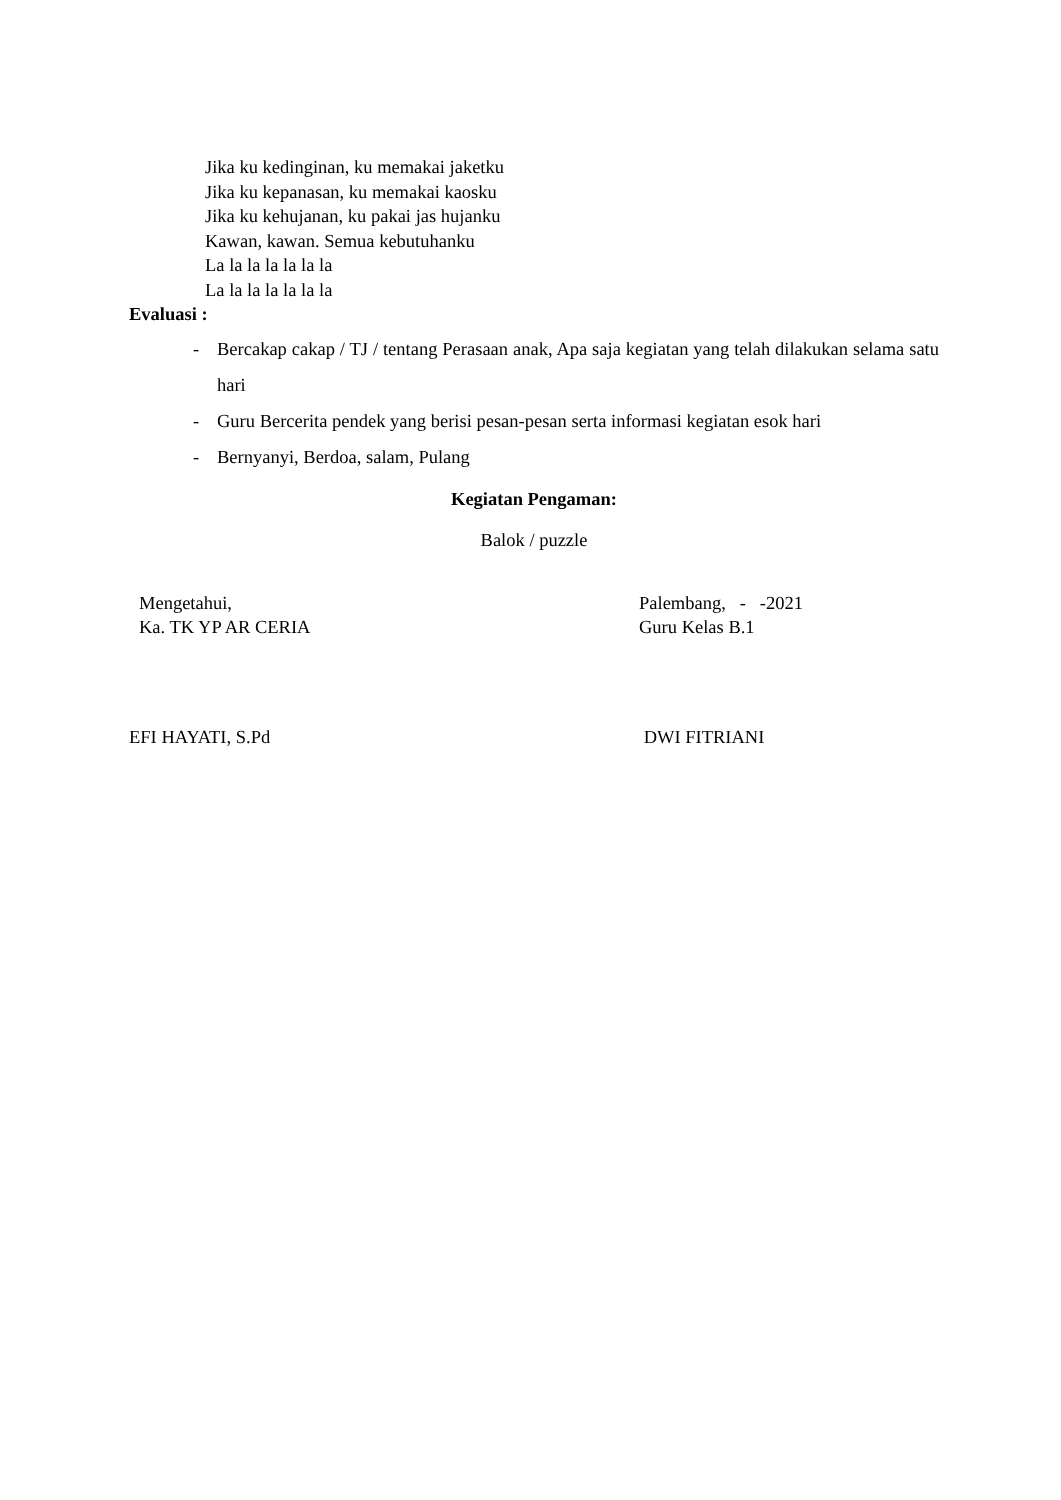Jika ku kedinginan, ku memakai jaketku
Jika ku kepanasan, ku memakai kaosku
Jika ku kehujanan, ku pakai jas hujanku
Kawan, kawan. Semua kebutuhanku
La la la la la la la
La la la la la la la
Evaluasi :
- Bercakap cakap / TJ / tentang Perasaan anak, Apa saja kegiatan yang telah dilakukan selama satu hari
- Guru Bercerita pendek yang berisi pesan-pesan serta informasi kegiatan esok hari
- Bernyanyi, Berdoa, salam, Pulang
Kegiatan Pengaman:
Balok / puzzle
Mengetahui,
Ka. TK YP AR CERIA
EFI HAYATI, S.Pd
Palembang, - -2021
Guru Kelas B.1
DWI FITRIANI